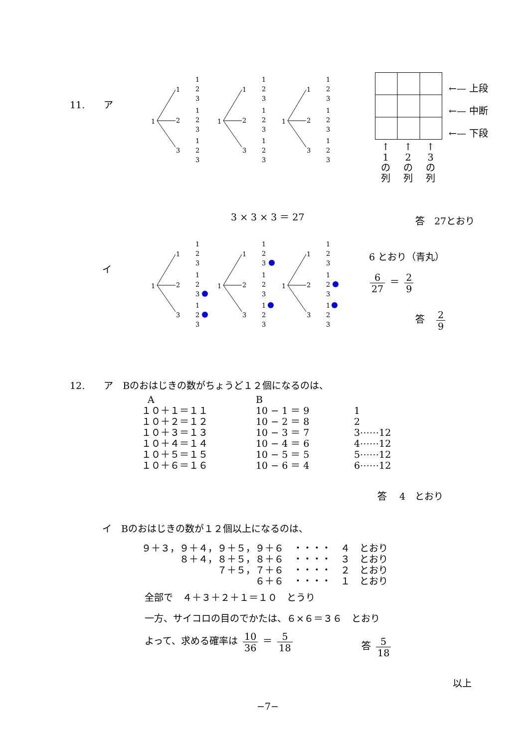11.　　ア
1
1
2
3
1
2
3
1
2
3
1
2
3
↑
1
の
列
↑
2
の
列
↑
3
の
列
←— 上段
←— 中断
←— 下段
3 × 3 × 3 ＝ 27 答　27とおり
イ
6 とおり（青丸）
6 27 ＝ 2 9
答　2 9
12.　　ア　Bのおはじきの数がちょうど１２個になるのは、
  A
１０＋１＝１１
１０＋２＝１２
１０＋３＝１３
１０＋４＝１４
１０＋５＝１５
１０＋６＝１６
B
10 − 1 ＝ 9
10 − 2 ＝ 8
10 − 3 ＝ 7
10 − 4 ＝ 6
10 − 5 ＝ 5
10 − 6 ＝ 4
1
2
3⋯⋯12
4⋯⋯12
5⋯⋯12
6⋯⋯12
答　 4　とおり
イ　Bのおはじきの数が１２個以上になるのは、
９＋３，９＋４，９＋５，９＋６　・・・・　４　とおり
　　　　８＋４，８＋５，８＋６　・・・・　３　とおり
　　　　　　　　７＋５，７＋６　・・・・　２　とおり
　　　　　　　　　　　　６＋６　・・・・　１　とおり
全部で　４＋３＋２＋１＝１０　とうり
一方、サイコロの目のでかたは、６×６＝３６　とおり
よって、求める確率は 10 36 ＝ 5 18
答 5 18
以上
−7−